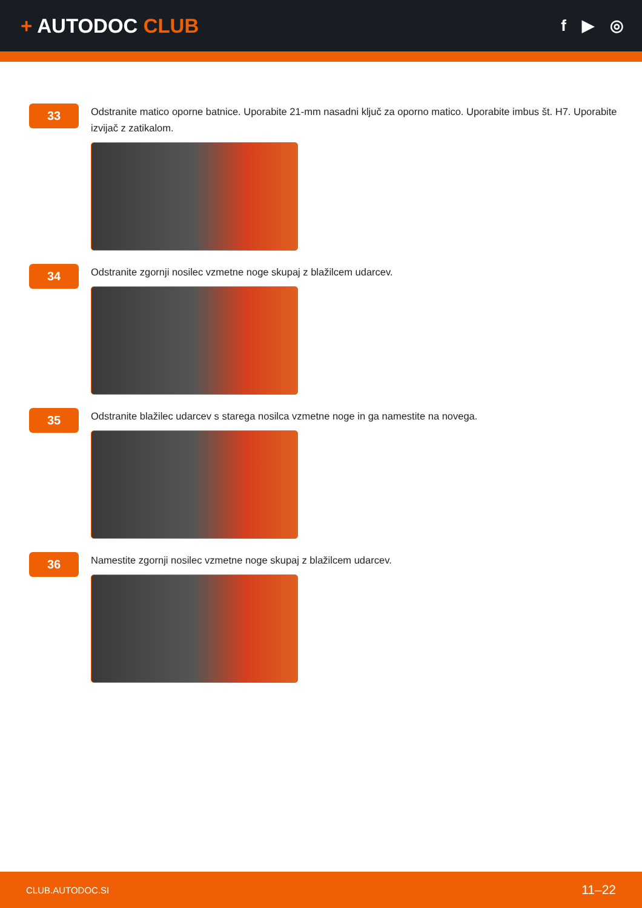+ AUTODOC CLUB
f ▶ ◎
33
Odstranite matico oporne batnice. Uporabite 21-mm nasadni ključ za oporno matico. Uporabite imbus št. H7. Uporabite izvijač z zatikalom.
34
Odstranite zgornji nosilec vzmetne noge skupaj z blažilcem udarcev.
35
Odstranite blažilec udarcev s starega nosilca vzmetne noge in ga namestite na novega.
36
Namestite zgornji nosilec vzmetne noge skupaj z blažilcem udarcev.
CLUB.AUTODOC.SI 11–22